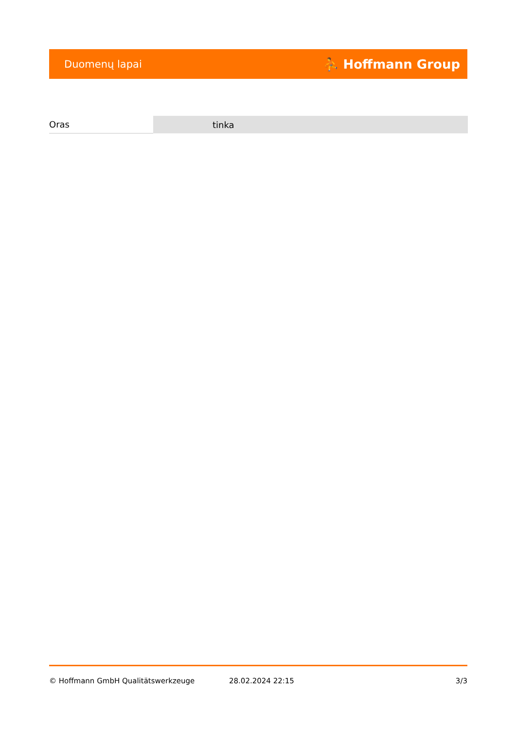Duomenų lapai ⛹ Hoffmann Group
| Oras | tinka |
© Hoffmann GmbH Qualitätswerkzeuge 28.02.2024 22:15 3/3